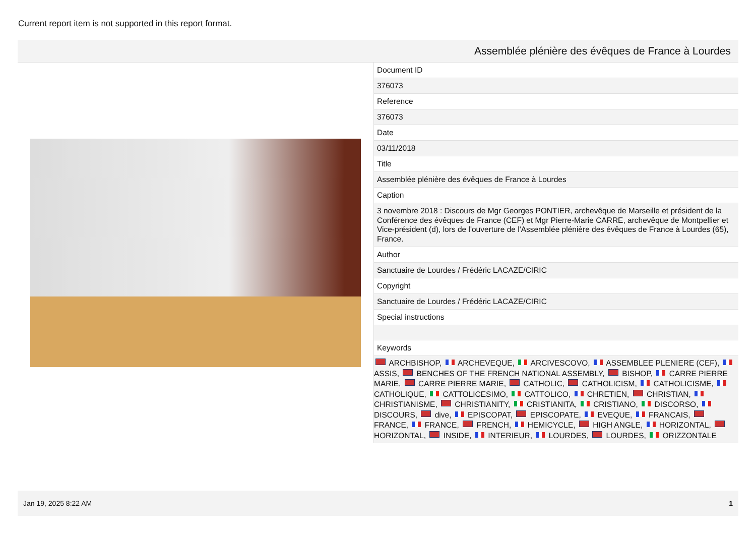Current report item is not supported in this report format.
Assemblée plénière des évêques de France à Lourdes
| Document ID |
| 376073 |
| Reference |
| 376073 |
| Date |
| 03/11/2018 |
| Title |
| Assemblée plénière des évêques de France à Lourdes |
| Caption |
| 3 novembre 2018 : Discours de Mgr Georges PONTIER, archevêque de Marseille et président de la Conférence des évêques de France (CEF) et Mgr Pierre-Marie CARRE, archevêque de Montpellier et Vice-président (d), lors de l'ouverture de l'Assemblée plénière des évêques de France à Lourdes (65), France. |
| Author |
| Sanctuaire de Lourdes / Frédéric LACAZE/CIRIC |
| Copyright |
| Sanctuaire de Lourdes / Frédéric LACAZE/CIRIC |
| Special instructions |
| Keywords |
| ARCHBISHOP, ARCHEVEQUE, ARCIVESCOVO, ASSEMBLEE PLENIERE (CEF), ASSIS, BENCHES OF THE FRENCH NATIONAL ASSEMBLY, BISHOP, CARRE PIERRE MARIE, CARRE PIERRE MARIE, CATHOLIC, CATHOLICISM, CATHOLICISME, CATHOLIQUE, CATTOLICESIMO, CATTOLICO, CHRETIEN, CHRISTIAN, CHRISTIANISME, CHRISTIANITY, CRISTIANITA, CRISTIANO, DISCORSO, DISCOURS, dive, EPISCOPAT, EPISCOPATE, EVEQUE, FRANCAIS, FRANCE, FRANCE, FRENCH, HEMICYCLE, HIGH ANGLE, HORIZONTAL, HORIZONTAL, INSIDE, INTERIEUR, LOURDES, LOURDES, ORIZZONTALE |
Jan 19, 2025 8:22 AM 1